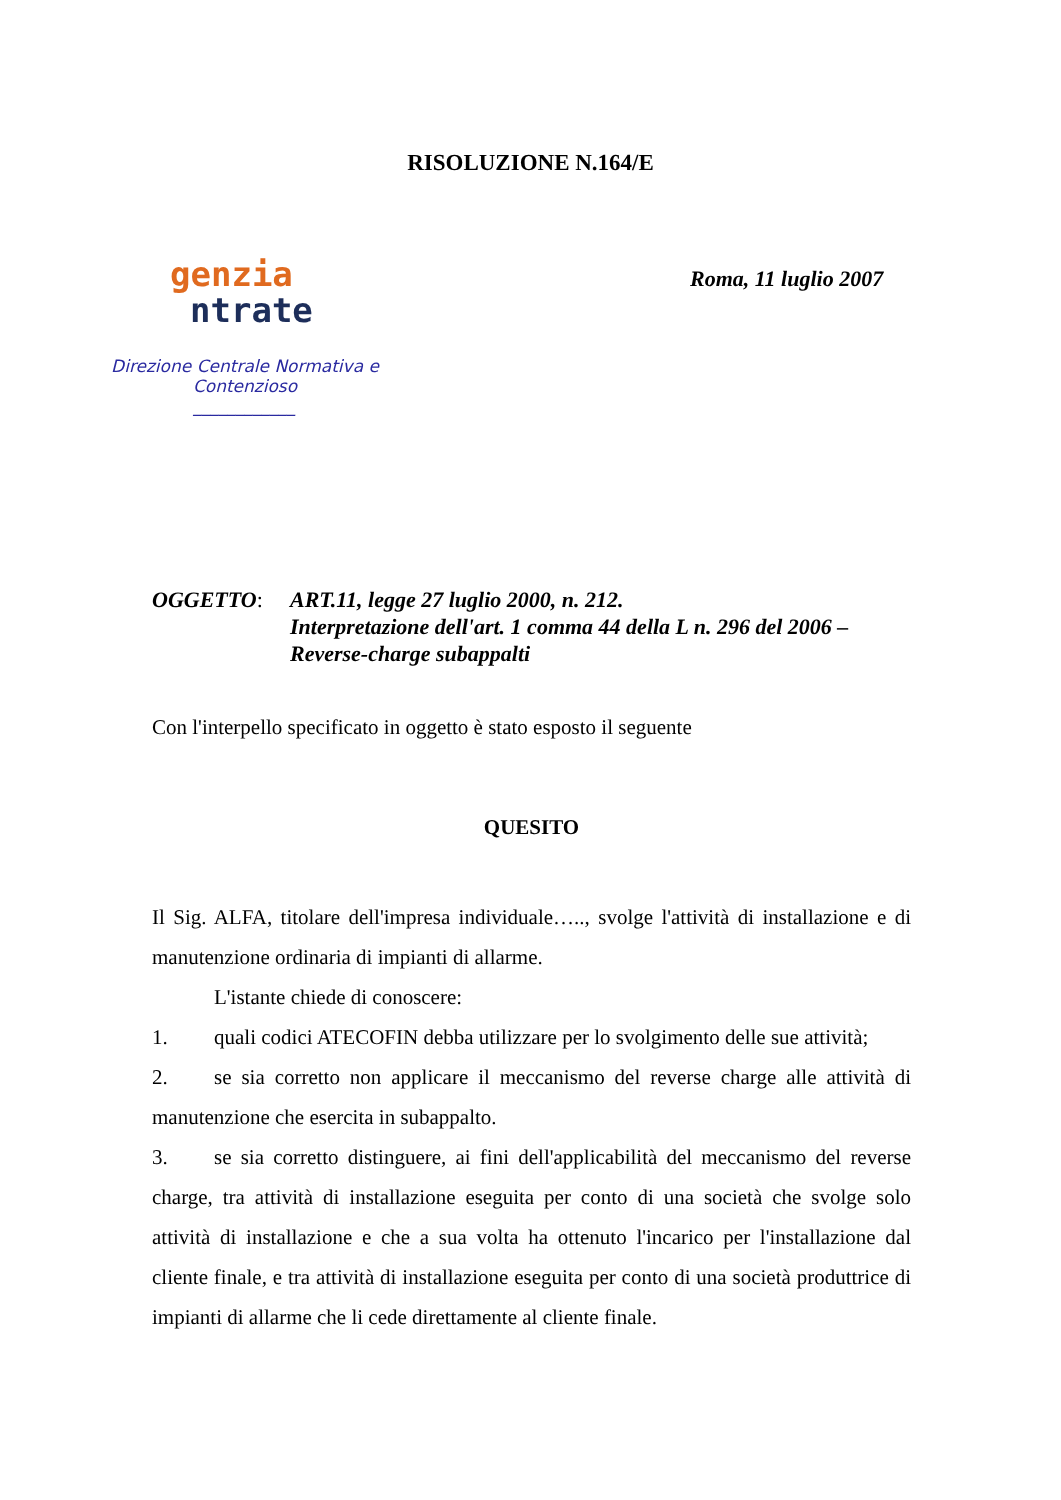RISOLUZIONE N.164/E
genzia
ntrate
Direzione Centrale Normativa e Contenzioso
____________
Roma, 11 luglio 2007
OGGETTO: ART.11, legge 27 luglio 2000, n. 212.
Interpretazione dell'art. 1 comma 44 della L n. 296 del 2006 –
Reverse-charge subappalti
Con l'interpello specificato in oggetto è stato esposto il seguente
QUESITO
Il Sig. ALFA, titolare dell'impresa individuale….., svolge l'attività di installazione e di manutenzione ordinaria di impianti di allarme.
L'istante chiede di conoscere:
1. quali codici ATECOFIN debba utilizzare per lo svolgimento delle sue attività;
2. se sia corretto non applicare il meccanismo del reverse charge alle attività di manutenzione che esercita in subappalto.
3. se sia corretto distinguere, ai fini dell'applicabilità del meccanismo del reverse charge, tra attività di installazione eseguita per conto di una società che svolge solo attività di installazione e che a sua volta ha ottenuto l'incarico per l'installazione dal cliente finale, e tra attività di installazione eseguita per conto di una società produttrice di impianti di allarme che li cede direttamente al cliente finale.